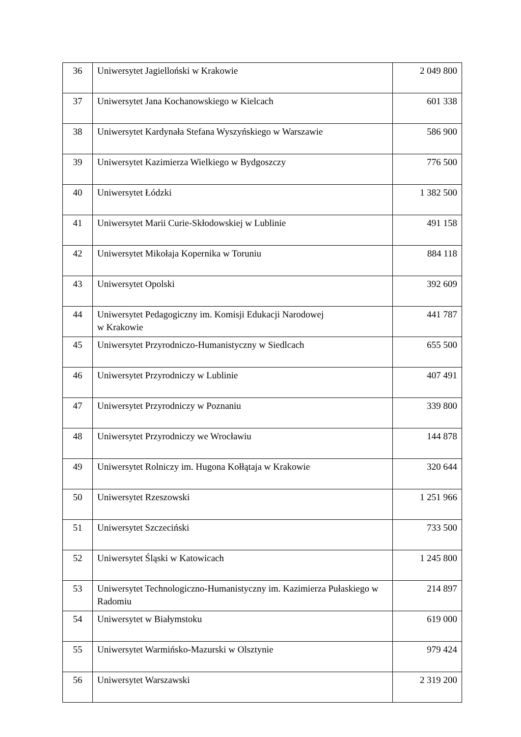| 36 | Uniwersytet Jagielloński w Krakowie | 2 049 800 |
| 37 | Uniwersytet Jana Kochanowskiego w Kielcach | 601 338 |
| 38 | Uniwersytet Kardynała Stefana Wyszyńskiego w Warszawie | 586 900 |
| 39 | Uniwersytet Kazimierza Wielkiego w Bydgoszczy | 776 500 |
| 40 | Uniwersytet Łódzki | 1 382 500 |
| 41 | Uniwersytet Marii Curie-Skłodowskiej w Lublinie | 491 158 |
| 42 | Uniwersytet Mikołaja Kopernika w Toruniu | 884 118 |
| 43 | Uniwersytet Opolski | 392 609 |
| 44 | Uniwersytet Pedagogiczny im. Komisji Edukacji Narodowej w Krakowie | 441 787 |
| 45 | Uniwersytet Przyrodniczo-Humanistyczny w Siedlcach | 655 500 |
| 46 | Uniwersytet Przyrodniczy w Lublinie | 407 491 |
| 47 | Uniwersytet Przyrodniczy w Poznaniu | 339 800 |
| 48 | Uniwersytet Przyrodniczy we Wrocławiu | 144 878 |
| 49 | Uniwersytet Rolniczy im. Hugona Kołłątaja w Krakowie | 320 644 |
| 50 | Uniwersytet Rzeszowski | 1 251 966 |
| 51 | Uniwersytet Szczeciński | 733 500 |
| 52 | Uniwersytet Śląski w Katowicach | 1 245 800 |
| 53 | Uniwersytet Technologiczno-Humanistyczny im. Kazimierza Pułaskiego w Radomiu | 214 897 |
| 54 | Uniwersytet w Białymstoku | 619 000 |
| 55 | Uniwersytet Warmińsko-Mazurski w Olsztynie | 979 424 |
| 56 | Uniwersytet Warszawski | 2 319 200 |